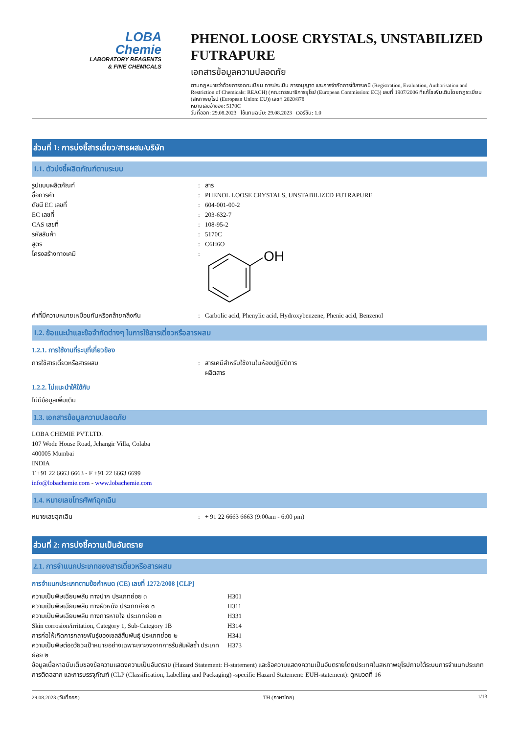LOBA
Chemie
LABORATORY REAGENTS
& FINE CHEMICALS
PHENOL LOOSE CRYSTALS, UNSTABILIZED FUTRAPURE
เอกสารข้อมูลความปลอดภัย
ตามกฎหมายว่าด้วยการจดทะเบียน การประเมิน การอนุญาต และการจำกัดการใช้สารเคมี (Registration, Evaluation, Authorisation and Restriction of Chemicals: REACH) (คณะกรรมาธิการยุโรป (European Commission: EC)) เลขที่ 1907/2006 ที่แก้ไขเพิ่มเติมโดยกฎระเบียบ (สหภาพยุโรป (European Union: EU)) เลขที่ 2020/878
หมายเลขอ้างอิง: 5170C
วันที่ออก: 29.08.2023 ใช้แทนฉบับ: 29.08.2023 เวอร์ชัน: 1.0
ส่วนที่ 1: การบ่งชี้สารเดี่ยว/สารผสม/บริษัท
1.1. ตัวบ่งชี้ผลิตภัณฑ์ตามระบบ
| รูปแบบผลิตภัณฑ์ | : | สาร |
| ชื่อการค้า | : | PHENOL LOOSE CRYSTALS, UNSTABILIZED FUTRAPURE |
| ดัชนี EC เลขที่ | : | 604-001-00-2 |
| EC เลขที่ | : | 203-632-7 |
| CAS เลขที่ | : | 108-95-2 |
| รหัสสินค้า | : | 5170C |
| สูตร | : | C6H6O |
| โครงสร้างทางเคมี | : | OH |
| คำที่มีความหมายเหมือนกันหรือคล้ายคลึงกัน | : | Carbolic acid, Phenylic acid, Hydroxybenzene, Phenic acid, Benzenol |
1.2. ข้อแนะนำและข้อจำกัดต่างๆ ในการใช้สารเดี่ยวหรือสารผสม
1.2.1. การใช้งานที่ระบุที่เกี่ยวข้อง
| การใช้สารเดี่ยวหรือสารผสม | : | สารเคมีสำหรับใช้งานในห้องปฏิบัติการ ผลิตสาร |
1.2.2. ไม่แนะนำให้ใช้กับ
ไม่มีข้อมูลเพิ่มเติม
1.3. เอกสารข้อมูลความปลอดภัย
LOBA CHEMIE PVT.LTD.
107 Wode House Road, Jehangir Villa, Colaba
400005 Mumbai
INDIA
T +91 22 6663 6663 - F +91 22 6663 6699
info@lobachemie.com - www.lobachemie.com
1.4. หมายเลขโทรศัพท์ฉุกเฉิน
| หมายเลขฉุกเฉิน | : | + 91 22 6663 6663 (9:00am - 6:00 pm) |
ส่วนที่ 2: การบ่งชี้ความเป็นอันตราย
2.1. การจำแนกประเภทของสารเดี่ยวหรือสารผสม
การจำแนกประเภทตามข้อกำหนด (CE) เลขที่ 1272/2008 [CLP]
| ความเป็นพิษเฉียบพลัน ทางปาก ประเภทย่อย ๓ | H301 |
| ความเป็นพิษเฉียบพลัน ทางผิวหนัง ประเภทย่อย ๓ | H311 |
| ความเป็นพิษเฉียบพลัน ทางการหายใจ ประเภทย่อย ๓ | H331 |
| Skin corrosion/irritation, Category 1, Sub-Category 1B | H314 |
| การก่อให้เกิดการกลายพันธุ์ของเซลล์สืบพันธุ์ ประเภทย่อย ๒ | H341 |
| ความเป็นพิษต่ออวัยวะเป้าหมายอย่างเฉพาะเจาะจงจากการรับสัมผัสซ้ำ ประเภทย่อย ๒ | H373 |
ข้อมูลเนื้อหาฉบับเต็มของข้อความแสดงความเป็นอันตราย (Hazard Statement: H-statement) และข้อความแสดงความเป็นอันตรายโดยประเทศในสหภาพยุโรปภายใต้ระบบการจำแนกประเภท การติดฉลาก และการบรรจุภัณฑ์ (CLP (Classification, Labelling and Packaging) -specific Hazard Statement: EUH-statement): ดูหมวดที่ 16
29.08.2023 (วันที่ออก) TH (ภาษาไทย) 1/13